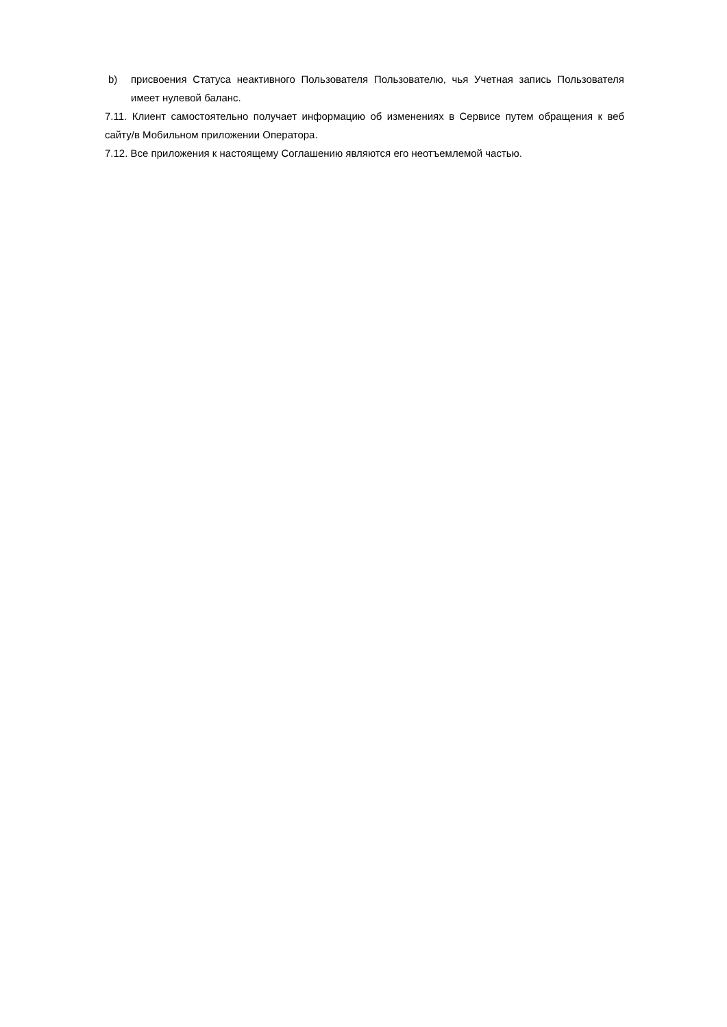b) присвоения Статуса неактивного Пользователя Пользователю, чья Учетная запись Пользователя имеет нулевой баланс.
7.11. Клиент самостоятельно получает информацию об изменениях в Сервисе путем обращения к веб сайту/в Мобильном приложении Оператора.
7.12. Все приложения к настоящему Соглашению являются его неотъемлемой частью.